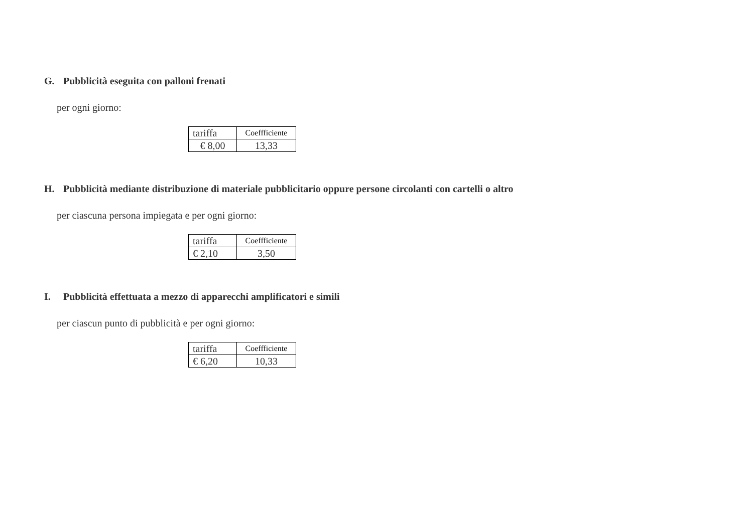G. Pubblicità eseguita con palloni frenati
per ogni giorno:
| tariffa | Coeffficiente |
| € 8,00 | 13,33 |
H. Pubblicità mediante distribuzione di materiale pubblicitario oppure persone circolanti con cartelli o altro
per ciascuna persona impiegata e per ogni giorno:
| tariffa | Coeffficiente |
| € 2,10 | 3,50 |
I. Pubblicità effettuata a mezzo di apparecchi amplificatori e simili
per ciascun punto di pubblicità e per ogni giorno:
| tariffa | Coeffficiente |
| € 6,20 | 10,33 |